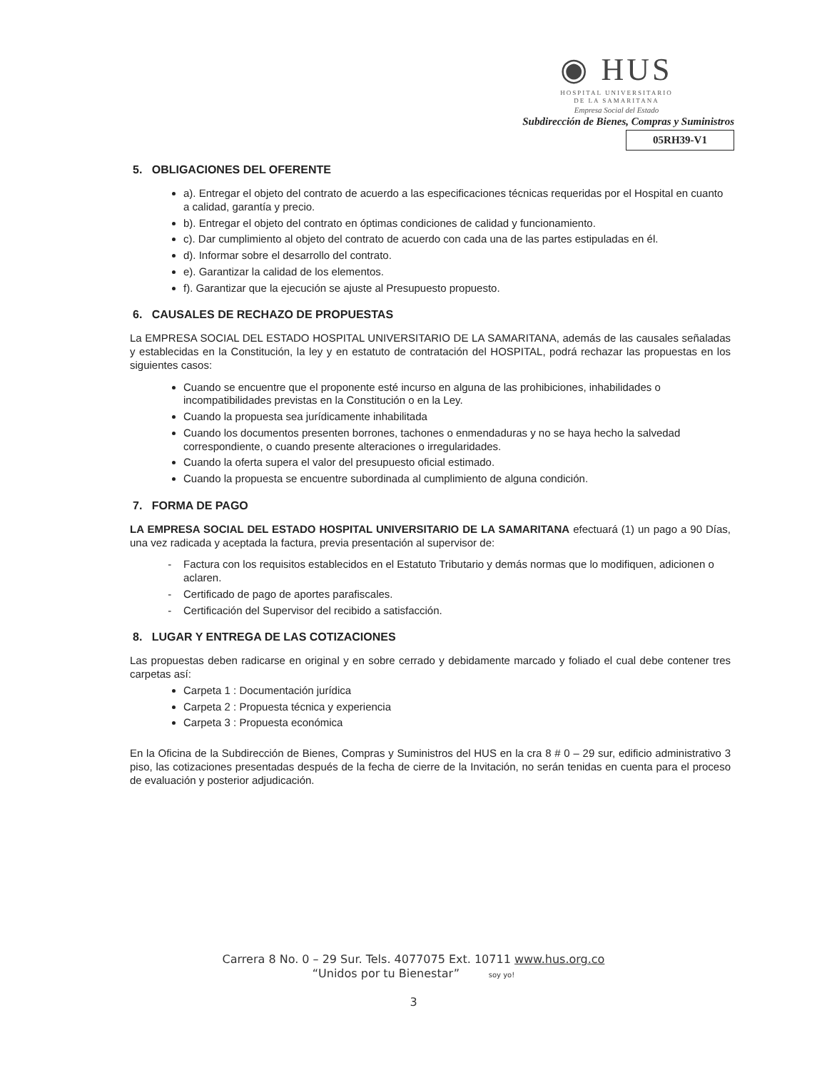◉ HUS
HOSPITAL UNIVERSITARIO
DE LA SAMARITANA
Empresa Social del Estado
Subdirección de Bienes, Compras y Suministros
05RH39-V1
5. OBLIGACIONES DEL OFERENTE
a). Entregar el objeto del contrato de acuerdo a las especificaciones técnicas requeridas por el Hospital en cuanto a calidad, garantía y precio.
b). Entregar el objeto del contrato en óptimas condiciones de calidad y funcionamiento.
c). Dar cumplimiento al objeto del contrato de acuerdo con cada una de las partes estipuladas en él.
d). Informar sobre el desarrollo del contrato.
e). Garantizar la calidad de los elementos.
f). Garantizar que la ejecución se ajuste al Presupuesto propuesto.
6. CAUSALES DE RECHAZO DE PROPUESTAS
La EMPRESA SOCIAL DEL ESTADO HOSPITAL UNIVERSITARIO DE LA SAMARITANA, además de las causales señaladas y establecidas en la Constitución, la ley y en estatuto de contratación del HOSPITAL, podrá rechazar las propuestas en los siguientes casos:
Cuando se encuentre que el proponente esté incurso en alguna de las prohibiciones, inhabilidades o incompatibilidades previstas en la Constitución o en la Ley.
Cuando la propuesta sea jurídicamente inhabilitada
Cuando los documentos presenten borrones, tachones o enmendaduras y no se haya hecho la salvedad correspondiente, o cuando presente alteraciones o irregularidades.
Cuando la oferta supera el valor del presupuesto oficial estimado.
Cuando la propuesta se encuentre subordinada al cumplimiento de alguna condición.
7. FORMA DE PAGO
LA EMPRESA SOCIAL DEL ESTADO HOSPITAL UNIVERSITARIO DE LA SAMARITANA efectuará (1) un pago a 90 Días, una vez radicada y aceptada la factura, previa presentación al supervisor de:
Factura con los requisitos establecidos en el Estatuto Tributario y demás normas que lo modifiquen, adicionen o aclaren.
Certificado de pago de aportes parafiscales.
Certificación del Supervisor del recibido a satisfacción.
8. LUGAR Y ENTREGA DE LAS COTIZACIONES
Las propuestas deben radicarse en original y en sobre cerrado y debidamente marcado y foliado el cual debe contener tres carpetas así:
Carpeta 1 : Documentación jurídica
Carpeta 2 : Propuesta técnica y experiencia
Carpeta 3 : Propuesta económica
En la Oficina de la Subdirección de Bienes, Compras y Suministros del HUS en la cra 8 # 0 – 29 sur, edificio administrativo 3 piso, las cotizaciones presentadas después de la fecha de cierre de la Invitación, no serán tenidas en cuenta para el proceso de evaluación y posterior adjudicación.
Carrera 8 No. 0 – 29 Sur. Tels. 4077075 Ext. 10711 www.hus.org.co
“Unidos por tu Bienestar” soy yo!
3